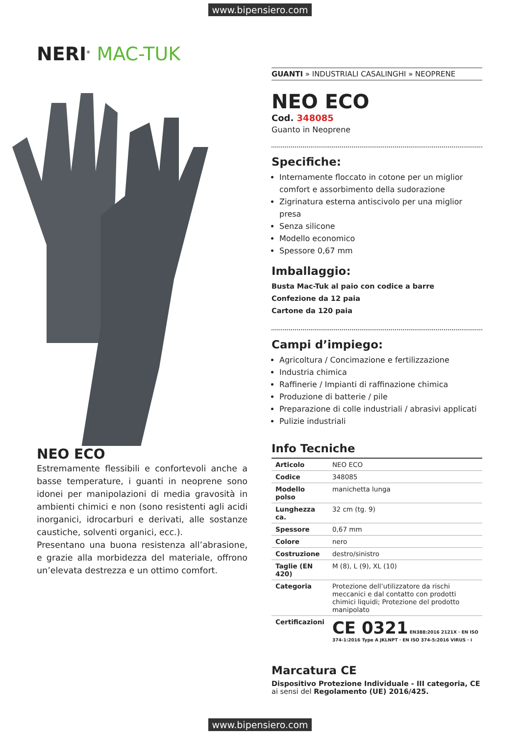www.bipensiero.com
NERI<sup>®</sup> MAC-TUK
NEO ECO
Estremamente flessibili e confortevoli anche a basse temperature, i guanti in neoprene sono idonei per manipolazioni di media gravosità in ambienti chimici e non (sono resistenti agli acidi inorganici, idrocarburi e derivati, alle sostanze caustiche, solventi organici, ecc.).
Presentano una buona resistenza all’abrasione, e grazie alla morbidezza del materiale, offrono un’elevata destrezza e un ottimo comfort.
GUANTI » INDUSTRIALI CASALINGHI » NEOPRENE
NEO ECO
Cod. 348085
Guanto in Neoprene
Specifiche:
Internamente floccato in cotone per un miglior comfort e assorbimento della sudorazione
Zigrinatura esterna antiscivolo per una miglior presa
Senza silicone
Modello economico
Spessore 0,67 mm
Imballaggio:
Busta Mac-Tuk al paio con codice a barre
Confezione da 12 paia
Cartone da 120 paia
Campi d’impiego:
Agricoltura / Concimazione e fertilizzazione
Industria chimica
Raffinerie / Impianti di raffinazione chimica
Produzione di batterie / pile
Preparazione di colle industriali / abrasivi applicati
Pulizie industriali
Info Tecniche
| Articolo | NEO ECO |
| Codice | 348085 |
| Modello polso | manichetta lunga |
| Lunghezza ca. | 32 cm (tg. 9) |
| Spessore | 0,67 mm |
| Colore | nero |
| Costruzione | destro/sinistro |
| Taglie (EN 420) | M (8), L (9), XL (10) |
| Categoria | Protezione dell’utilizzatore da rischi meccanici e dal contatto con prodotti chimici liquidi; Protezione del prodotto manipolato |
| Certificazioni | CE 0321 EN388:2016 2121X · EN ISO 374-1:2016 Type A JKLNPT · EN ISO 374-5:2016 VIRUS · i |
Marcatura CE
Dispositivo Protezione Individuale - III categoria, CE
ai sensi del Regolamento (UE) 2016/425.
www.bipensiero.com